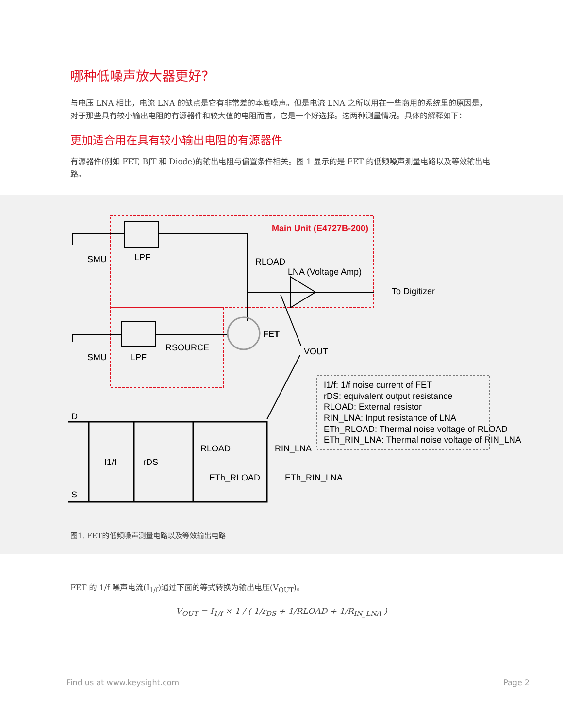哪种低噪声放大器更好？
与电压 LNA 相比，电流 LNA 的缺点是它有非常差的本底噪声。但是电流 LNA 之所以用在一些商用的系统里的原因是，对于那些具有较小输出电阻的有源器件和较大值的电阻而言，它是一个好选择。这两种测量情况。具体的解释如下：
更加适合用在具有较小输出电阻的有源器件
有源器件(例如 FET, BJT 和 Diode)的输出电阻与偏置条件相关。图 1 显示的是 FET 的低频噪声测量电路以及等效输出电路。
Main Unit (E4727B-200)
SMU
LPF
SMU
LPF
RLOAD
LNA (Voltage Amp)
To Digitizer
FET
RSOURCE
VOUT
I1/f: 1/f noise current of FET
rDS: equivalent output resistance
RLOAD: External resistor
RIN_LNA: Input resistance of LNA
ETh_RLOAD: Thermal noise voltage of RLOAD
ETh_RIN_LNA: Thermal noise voltage of RIN_LNA
D
S
I1/f
rDS
RLOAD
RIN_LNA
ETh_RLOAD
ETh_RIN_LNA
图1. FET的低频噪声测量电路以及等效输出电路
FET 的 1/f 噪声电流(I<sub>1/f</sub>)通过下面的等式转换为输出电压(V<sub>OUT</sub>)。
V<sub>OUT</sub> = I<sub>1/f</sub> × 1 / ( 1/r<sub>DS</sub> + 1/RLOAD + 1/R<sub>IN_LNA</sub> )
Find us at www.keysight.com Page 2